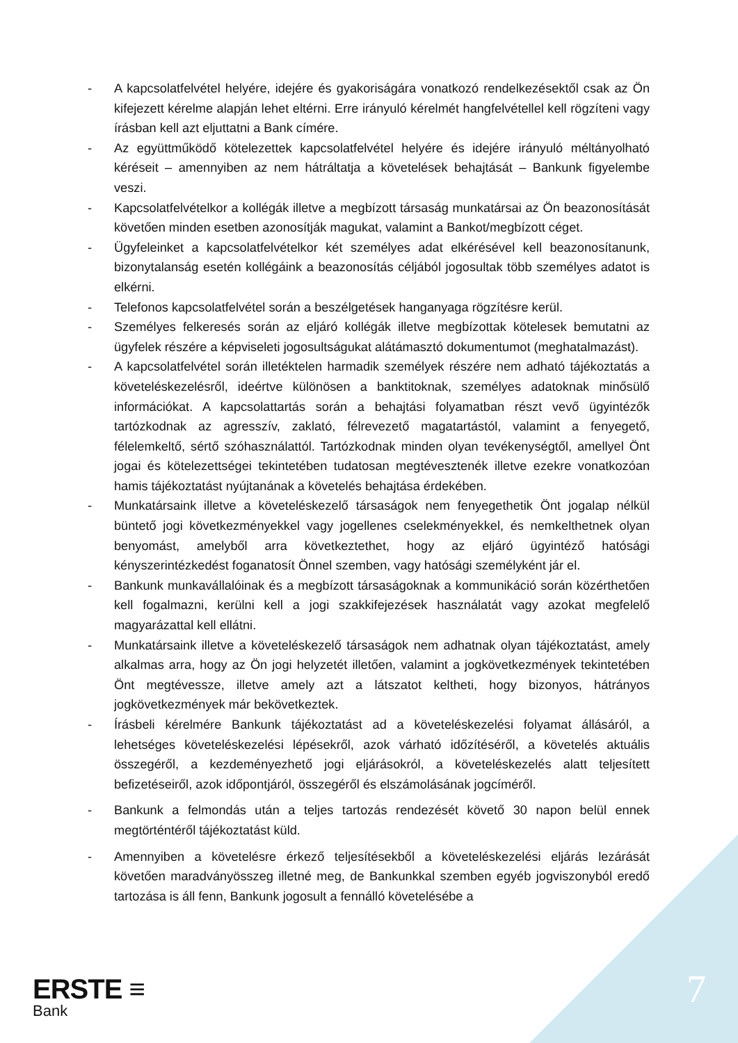- A kapcsolatfelvétel helyére, idejére és gyakoriságára vonatkozó rendelkezésektől csak az Ön kifejezett kérelme alapján lehet eltérni. Erre irányuló kérelmét hangfelvétellel kell rögzíteni vagy írásban kell azt eljuttatni a Bank címére.
- Az együttműködő kötelezettek kapcsolatfelvétel helyére és idejére irányuló méltányolható kéréseit – amennyiben az nem hátráltatja a követelések behajtását – Bankunk figyelembe veszi.
- Kapcsolatfelvételkor a kollégák illetve a megbízott társaság munkatársai az Ön beazonosítását követően minden esetben azonosítják magukat, valamint a Bankot/megbízott céget.
- Ügyfeleinket a kapcsolatfelvételkor két személyes adat elkérésével kell beazonosítanunk, bizonytalanság esetén kollégáink a beazonosítás céljából jogosultak több személyes adatot is elkérni.
- Telefonos kapcsolatfelvétel során a beszélgetések hanganyaga rögzítésre kerül.
- Személyes felkeresés során az eljáró kollégák illetve megbízottak kötelesek bemutatni az ügyfelek részére a képviseleti jogosultságukat alátámasztó dokumentumot (meghatalmazást).
- A kapcsolatfelvétel során illetéktelen harmadik személyek részére nem adható tájékoztatás a követeléskezelésről, ideértve különösen a banktitoknak, személyes adatoknak minősülő információkat. A kapcsolattartás során a behajtási folyamatban részt vevő ügyintézők tartózkodnak az agresszív, zaklató, félrevezető magatartástól, valamint a fenyegető, félelemkeltő, sértő szóhasználattól. Tartózkodnak minden olyan tevékenységtől, amellyel Önt jogai és kötelezettségei tekintetében tudatosan megtévesztenék illetve ezekre vonatkozóan hamis tájékoztatást nyújtanának a követelés behajtása érdekében.
- Munkatársaink illetve a követeléskezelő társaságok nem fenyegethetik Önt jogalap nélkül büntető jogi következményekkel vagy jogellenes cselekményekkel, és nemkelthetnek olyan benyomást, amelyből arra következtethet, hogy az eljáró ügyintéző hatósági kényszerintézkedést foganatosít Önnel szemben, vagy hatósági személyként jár el.
- Bankunk munkavállalóinak és a megbízott társaságoknak a kommunikáció során közérthetően kell fogalmazni, kerülni kell a jogi szakkifejezések használatát vagy azokat megfelelő magyarázattal kell ellátni.
- Munkatársaink illetve a követeléskezelő társaságok nem adhatnak olyan tájékoztatást, amely alkalmas arra, hogy az Ön jogi helyzetét illetően, valamint a jogkövetkezmények tekintetében Önt megtévessze, illetve amely azt a látszatot keltheti, hogy bizonyos, hátrányos jogkövetkezmények már bekövetkeztek.
- Írásbeli kérelmére Bankunk tájékoztatást ad a követeléskezelési folyamat állásáról, a lehetséges követeléskezelési lépésekről, azok várható időzítéséről, a követelés aktuális összegéről, a kezdeményezhető jogi eljárásokról, a követeléskezelés alatt teljesített befizetéseiről, azok időpontjáról, összegéről és elszámolásának jogcíméről.
- Bankunk a felmondás után a teljes tartozás rendezését követő 30 napon belül ennek megtörténtéről tájékoztatást küld.
- Amennyiben a követelésre érkező teljesítésekből a követeléskezelési eljárás lezárását követően maradványösszeg illetné meg, de Bankunkkal szemben egyéb jogviszonyból eredő tartozása is áll fenn, Bankunk jogosult a fennálló követelésébe a
ERSTE ≡
Bank
7